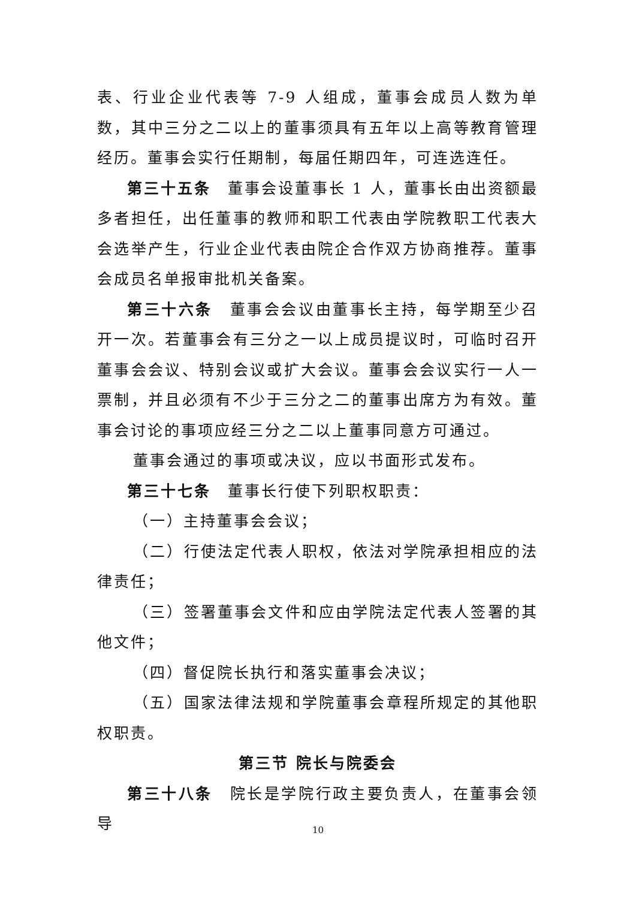表、行业企业代表等 7-9 人组成，董事会成员人数为单数，其中三分之二以上的董事须具有五年以上高等教育管理经历。董事会实行任期制，每届任期四年，可连选连任。
第三十五条　董事会设董事长 1 人，董事长由出资额最多者担任，出任董事的教师和职工代表由学院教职工代表大会选举产生，行业企业代表由院企合作双方协商推荐。董事会成员名单报审批机关备案。
第三十六条　董事会会议由董事长主持，每学期至少召开一次。若董事会有三分之一以上成员提议时，可临时召开董事会会议、特别会议或扩大会议。董事会会议实行一人一票制，并且必须有不少于三分之二的董事出席方为有效。董事会讨论的事项应经三分之二以上董事同意方可通过。
董事会通过的事项或决议，应以书面形式发布。
第三十七条　董事长行使下列职权职责：
（一）主持董事会会议；
（二）行使法定代表人职权，依法对学院承担相应的法律责任；
（三）签署董事会文件和应由学院法定代表人签署的其他文件；
（四）督促院长执行和落实董事会决议；
（五）国家法律法规和学院董事会章程所规定的其他职权职责。
第三节 院长与院委会
第三十八条　院长是学院行政主要负责人，在董事会领导
10